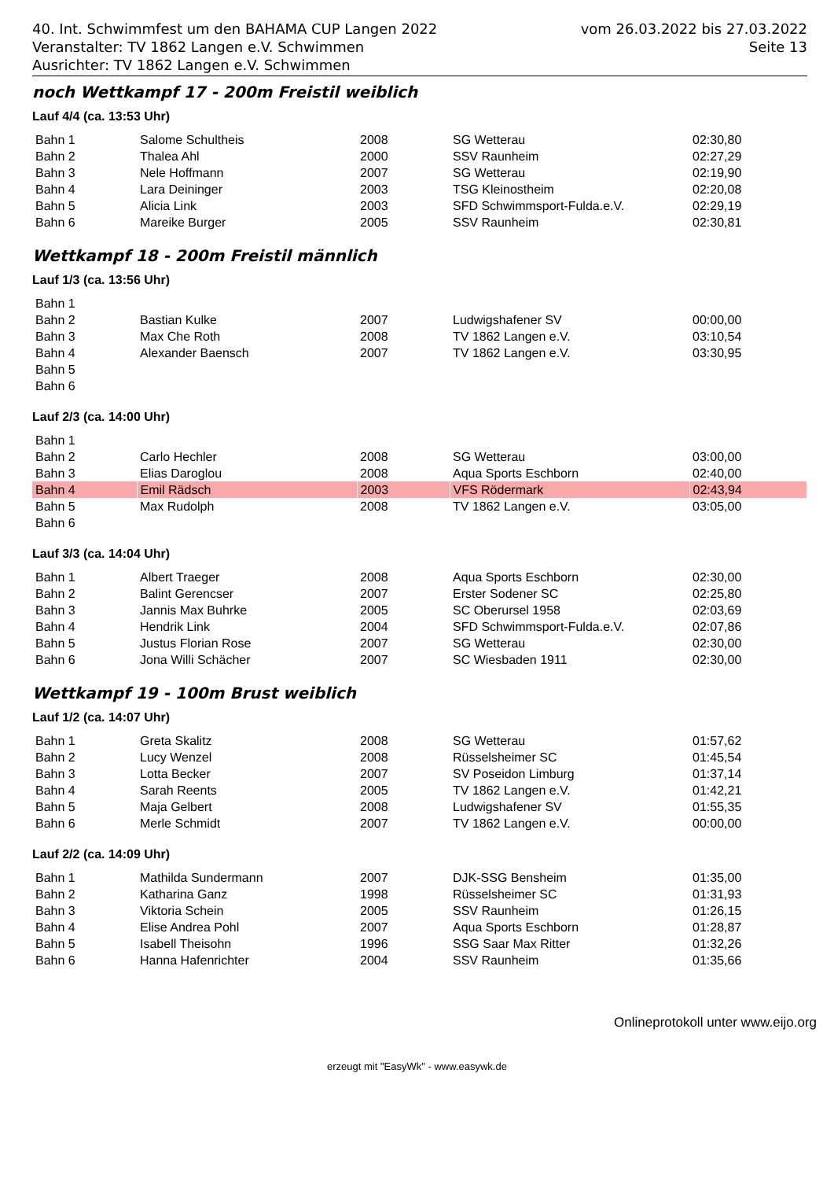40. Int. Schwimmfest um den BAHAMA CUP Langen 2022
Veranstalter: TV 1862 Langen e.V. Schwimmen
Ausrichter: TV 1862 Langen e.V. Schwimmen
vom 26.03.2022 bis 27.03.2022
Seite 13
noch Wettkampf 17 - 200m Freistil weiblich
Lauf 4/4 (ca. 13:53 Uhr)
| Bahn 1 | Salome Schultheis | 2008 | SG Wetterau | 02:30,80 |
| Bahn 2 | Thalea Ahl | 2000 | SSV Raunheim | 02:27,29 |
| Bahn 3 | Nele Hoffmann | 2007 | SG Wetterau | 02:19,90 |
| Bahn 4 | Lara Deininger | 2003 | TSG Kleinostheim | 02:20,08 |
| Bahn 5 | Alicia Link | 2003 | SFD Schwimmsport-Fulda.e.V. | 02:29,19 |
| Bahn 6 | Mareike Burger | 2005 | SSV Raunheim | 02:30,81 |
Wettkampf 18 - 200m Freistil männlich
Lauf 1/3 (ca. 13:56 Uhr)
| Bahn 1 | | | | |
| Bahn 2 | Bastian Kulke | 2007 | Ludwigshafener SV | 00:00,00 |
| Bahn 3 | Max Che Roth | 2008 | TV 1862 Langen e.V. | 03:10,54 |
| Bahn 4 | Alexander Baensch | 2007 | TV 1862 Langen e.V. | 03:30,95 |
| Bahn 5 | | | | |
| Bahn 6 | | | | |
Lauf 2/3 (ca. 14:00 Uhr)
| Bahn 1 | | | | |
| Bahn 2 | Carlo Hechler | 2008 | SG Wetterau | 03:00,00 |
| Bahn 3 | Elias Daroglou | 2008 | Aqua Sports Eschborn | 02:40,00 |
| Bahn 4 | Emil Rädsch | 2003 | VFS Rödermark | 02:43,94 |
| Bahn 5 | Max Rudolph | 2008 | TV 1862 Langen e.V. | 03:05,00 |
| Bahn 6 | | | | |
Lauf 3/3 (ca. 14:04 Uhr)
| Bahn 1 | Albert Traeger | 2008 | Aqua Sports Eschborn | 02:30,00 |
| Bahn 2 | Balint Gerencser | 2007 | Erster Sodener SC | 02:25,80 |
| Bahn 3 | Jannis Max Buhrke | 2005 | SC Oberursel 1958 | 02:03,69 |
| Bahn 4 | Hendrik Link | 2004 | SFD Schwimmsport-Fulda.e.V. | 02:07,86 |
| Bahn 5 | Justus Florian Rose | 2007 | SG Wetterau | 02:30,00 |
| Bahn 6 | Jona Willi Schächer | 2007 | SC Wiesbaden 1911 | 02:30,00 |
Wettkampf 19 - 100m Brust weiblich
Lauf 1/2 (ca. 14:07 Uhr)
| Bahn 1 | Greta Skalitz | 2008 | SG Wetterau | 01:57,62 |
| Bahn 2 | Lucy Wenzel | 2008 | Rüsselsheimer SC | 01:45,54 |
| Bahn 3 | Lotta Becker | 2007 | SV Poseidon Limburg | 01:37,14 |
| Bahn 4 | Sarah Reents | 2005 | TV 1862 Langen e.V. | 01:42,21 |
| Bahn 5 | Maja Gelbert | 2008 | Ludwigshafener SV | 01:55,35 |
| Bahn 6 | Merle Schmidt | 2007 | TV 1862 Langen e.V. | 00:00,00 |
Lauf 2/2 (ca. 14:09 Uhr)
| Bahn 1 | Mathilda Sundermann | 2007 | DJK-SSG Bensheim | 01:35,00 |
| Bahn 2 | Katharina Ganz | 1998 | Rüsselsheimer SC | 01:31,93 |
| Bahn 3 | Viktoria Schein | 2005 | SSV Raunheim | 01:26,15 |
| Bahn 4 | Elise Andrea Pohl | 2007 | Aqua Sports Eschborn | 01:28,87 |
| Bahn 5 | Isabell Theisohn | 1996 | SSG Saar Max Ritter | 01:32,26 |
| Bahn 6 | Hanna Hafenrichter | 2004 | SSV Raunheim | 01:35,66 |
Onlineprotokoll unter www.eijo.org
erzeugt mit "EasyWk" - www.easywk.de